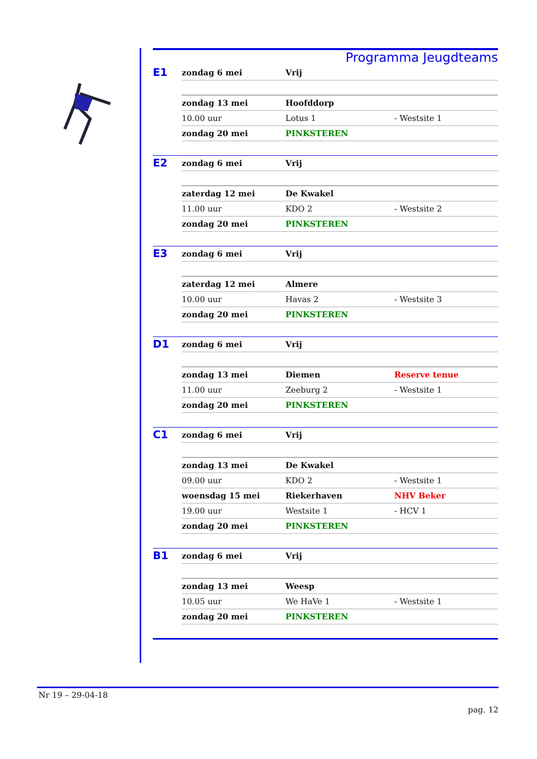Programma Jeugdteams
| E1 | zondag 6 mei | Vrij | |
| | zondag 13 mei | Hoofddorp | |
| | 10.00 uur | Lotus 1 | - Westsite 1 |
| | zondag 20 mei | PINKSTEREN | |
| E2 | zondag 6 mei | Vrij | |
| | zaterdag 12 mei | De Kwakel | |
| | 11.00 uur | KDO 2 | - Westsite 2 |
| | zondag 20 mei | PINKSTEREN | |
| E3 | zondag 6 mei | Vrij | |
| | zaterdag 12 mei | Almere | |
| | 10.00 uur | Havas 2 | - Westsite 3 |
| | zondag 20 mei | PINKSTEREN | |
| D1 | zondag 6 mei | Vrij | |
| | zondag 13 mei | Diemen | Reserve tenue |
| | 11.00 uur | Zeeburg 2 | - Westsite 1 |
| | zondag 20 mei | PINKSTEREN | |
| C1 | zondag 6 mei | Vrij | |
| | zondag 13 mei | De Kwakel | |
| | 09.00 uur | KDO 2 | - Westsite 1 |
| | woensdag 15 mei | Riekerhaven | NHV Beker |
| | 19.00 uur | Westsite 1 | - HCV 1 |
| | zondag 20 mei | PINKSTEREN | |
| B1 | zondag 6 mei | Vrij | |
| | zondag 13 mei | Weesp | |
| | 10.05 uur | We HaVe 1 | - Westsite 1 |
| | zondag 20 mei | PINKSTEREN | |
Nr 19 – 29-04-18
pag. 12